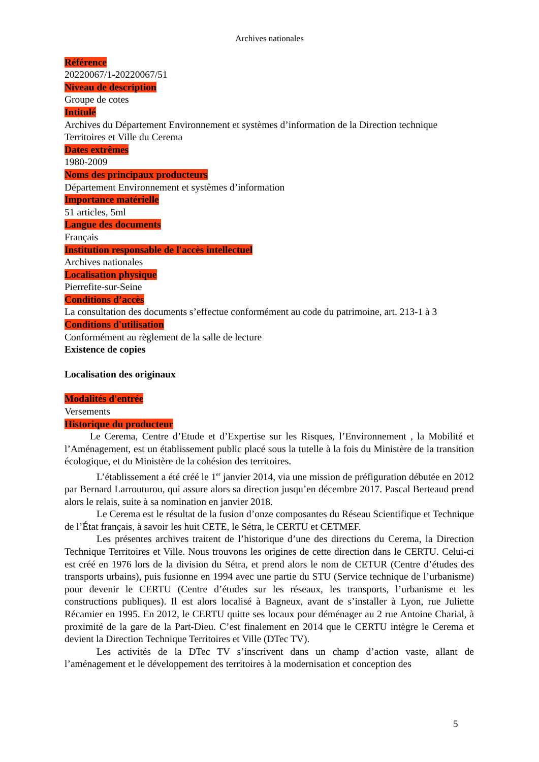Archives nationales
Référence
20220067/1-20220067/51
Niveau de description
Groupe de cotes
Intitulé
Archives du Département Environnement et systèmes d’information de la Direction technique Territoires et Ville du Cerema
Dates extrêmes
1980-2009
Noms des principaux producteurs
Département Environnement et systèmes d’information
Importance matérielle
51 articles, 5ml
Langue des documents
Français
Institution responsable de l'accès intellectuel
Archives nationales
Localisation physique
Pierrefite-sur-Seine
Conditions d’accès
La consultation des documents s’effectue conformément au code du patrimoine, art. 213-1 à 3
Conditions d'utilisation
Conformément au règlement de la salle de lecture
Existence de copies
Localisation des originaux
Modalités d'entrée
Versements
Historique du producteur
Le Cerema, Centre d’Etude et d’Expertise sur les Risques, l’Environnement , la Mobilité et l’Aménagement, est un établissement public placé sous la tutelle à la fois du Ministère de la transition écologique, et du Ministère de la cohésion des territoires.
L’établissement a été créé le 1<sup>er</sup> janvier 2014, via une mission de préfiguration débutée en 2012 par Bernard Larrouturou, qui assure alors sa direction jusqu’en décembre 2017. Pascal Berteaud prend alors le relais, suite à sa nomination en janvier 2018.
Le Cerema est le résultat de la fusion d’onze composantes du Réseau Scientifique et Technique de l’État français, à savoir les huit CETE, le Sétra, le CERTU et CETMEF.
Les présentes archives traitent de l’historique d’une des directions du Cerema, la Direction Technique Territoires et Ville. Nous trouvons les origines de cette direction dans le CERTU. Celui-ci est créé en 1976 lors de la division du Sétra, et prend alors le nom de CETUR (Centre d’études des transports urbains), puis fusionne en 1994 avec une partie du STU (Service technique de l’urbanisme) pour devenir le CERTU (Centre d’études sur les réseaux, les transports, l’urbanisme et les constructions publiques). Il est alors localisé à Bagneux, avant de s’installer à Lyon, rue Juliette Récamier en 1995. En 2012, le CERTU quitte ses locaux pour déménager au 2 rue Antoine Charial, à proximité de la gare de la Part-Dieu. C’est finalement en 2014 que le CERTU intègre le Cerema et devient la Direction Technique Territoires et Ville (DTec TV).
Les activités de la DTec TV s’inscrivent dans un champ d’action vaste, allant de l’aménagement et le développement des territoires à la modernisation et conception des
5